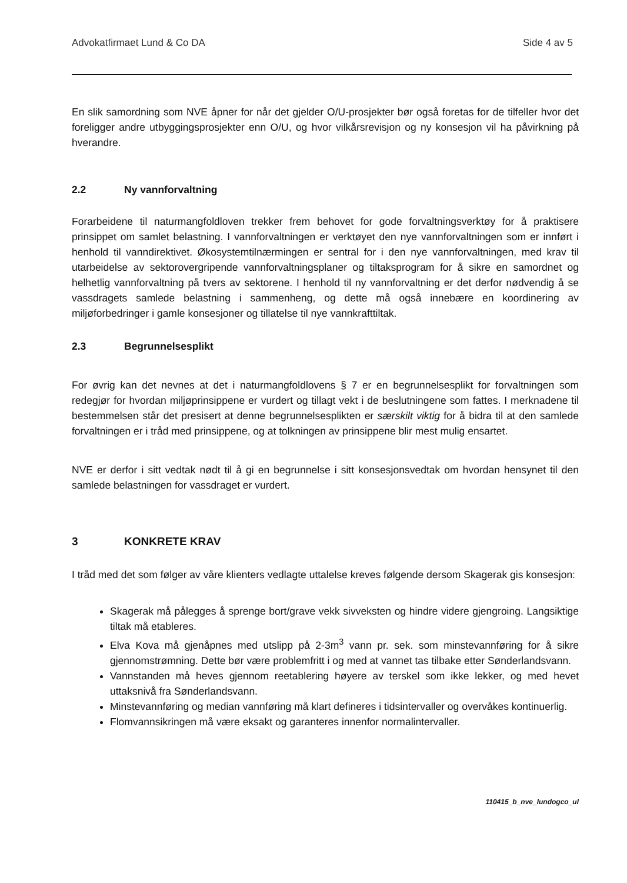Advokatfirmaet Lund & Co DA Side 4 av 5
En slik samordning som NVE åpner for når det gjelder O/U-prosjekter bør også foretas for de tilfeller hvor det foreligger andre utbyggingsprosjekter enn O/U, og hvor vilkårsrevisjon og ny konsesjon vil ha påvirkning på hverandre.
2.2 Ny vannforvaltning
Forarbeidene til naturmangfoldloven trekker frem behovet for gode forvaltningsverktøy for å praktisere prinsippet om samlet belastning. I vannforvaltningen er verktøyet den nye vannforvaltningen som er innført i henhold til vanndirektivet. Økosystemtilnærmingen er sentral for i den nye vannforvaltningen, med krav til utarbeidelse av sektorovergripende vannforvaltningsplaner og tiltaksprogram for å sikre en samordnet og helhetlig vannforvaltning på tvers av sektorene. I henhold til ny vannforvaltning er det derfor nødvendig å se vassdragets samlede belastning i sammenheng, og dette må også innebære en koordinering av miljøforbedringer i gamle konsesjoner og tillatelse til nye vannkrafttiltak.
2.3 Begrunnelsesplikt
For øvrig kan det nevnes at det i naturmangfoldlovens § 7 er en begrunnelsesplikt for forvaltningen som redegjør for hvordan miljøprinsippene er vurdert og tillagt vekt i de beslutningene som fattes. I merknadene til bestemmelsen står det presisert at denne begrunnelsesplikten er særskilt viktig for å bidra til at den samlede forvaltningen er i tråd med prinsippene, og at tolkningen av prinsippene blir mest mulig ensartet.
NVE er derfor i sitt vedtak nødt til å gi en begrunnelse i sitt konsesjonsvedtak om hvordan hensynet til den samlede belastningen for vassdraget er vurdert.
3 KONKRETE KRAV
I tråd med det som følger av våre klienters vedlagte uttalelse kreves følgende dersom Skagerak gis konsesjon:
Skagerak må pålegges å sprenge bort/grave vekk sivveksten og hindre videre gjengroing. Langsiktige tiltak må etableres.
Elva Kova må gjenåpnes med utslipp på 2-3m<sup>3</sup> vann pr. sek. som minstevannføring for å sikre gjennomstrømning. Dette bør være problemfritt i og med at vannet tas tilbake etter Sønderlandsvann.
Vannstanden må heves gjennom reetablering høyere av terskel som ikke lekker, og med hevet uttaksnivå fra Sønderlandsvann.
Minstevannføring og median vannføring må klart defineres i tidsintervaller og overvåkes kontinuerlig.
Flomvannsikringen må være eksakt og garanteres innenfor normalintervaller.
110415_b_nve_lundogco_ul